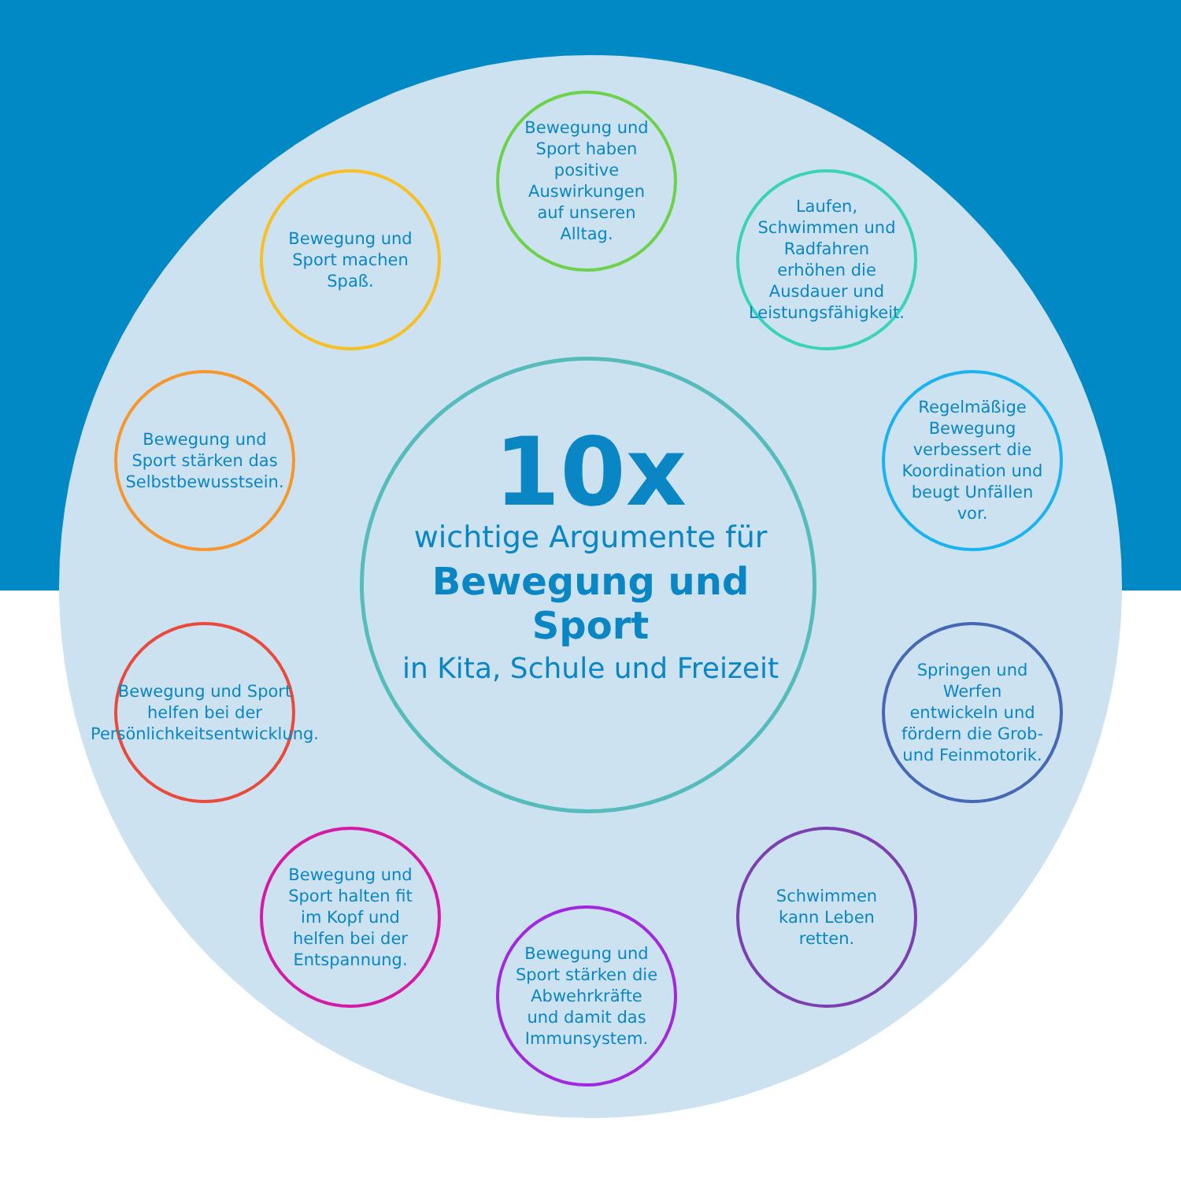10x
wichtige Argumente für
Bewegung und Sport
in Kita, Schule und Freizeit
Bewegung und Sport machen Spaß.
Bewegung und Sport haben positive Auswirkungen auf unseren Alltag.
Laufen, Schwimmen und Radfahren erhöhen die Ausdauer und Leistungsfähigkeit.
Regelmäßige Bewegung verbessert die Koordination und beugt Unfällen vor.
Bewegung und Sport stärken das Selbstbewusstsein.
Bewegung und Sport helfen bei der Persönlichkeitsentwicklung.
Springen und Werfen entwickeln und fördern die Grob- und Feinmotorik.
Bewegung und Sport halten fit im Kopf und helfen bei der Entspannung.
Bewegung und Sport stärken die Abwehrkräfte und damit das Immunsystem.
Schwimmen kann Leben retten.